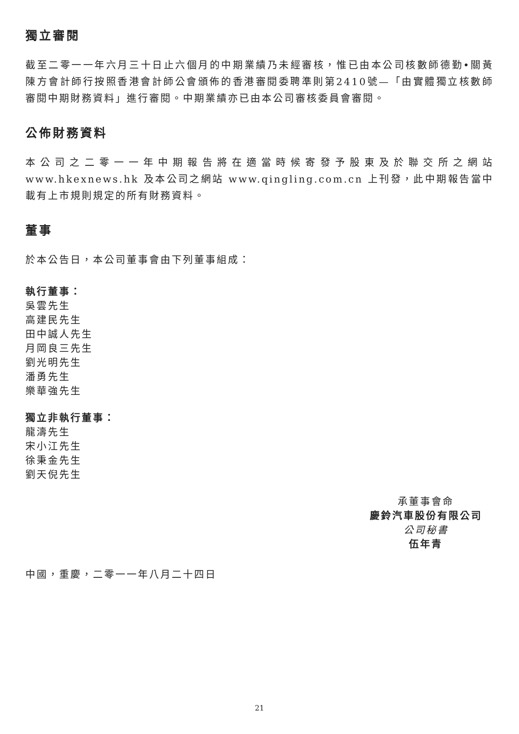獨立審閱
截至二零一一年六月三十日止六個月的中期業績乃未經審核，惟已由本公司核數師德勤•關黃陳方會計師行按照香港會計師公會頒佈的香港審閱委聘準則第2410號—「由實體獨立核數師審閱中期財務資料」進行審閱。中期業績亦已由本公司審核委員會審閱。
公佈財務資料
本公司之二零一一年中期報告將在適當時候寄發予股東及於聯交所之網站 www.hkexnews.hk 及本公司之網站 www.qingling.com.cn 上刊發，此中期報告當中載有上市規則規定的所有財務資料。
董事
於本公告日，本公司董事會由下列董事組成：
執行董事：
吳雲先生
高建民先生
田中誠人先生
月岡良三先生
劉光明先生
潘勇先生
樂華強先生
獨立非執行董事：
龍濤先生
宋小江先生
徐秉金先生
劉天倪先生
承董事會命
慶鈴汽車股份有限公司
公司秘書
伍年青
中國，重慶，二零一一年八月二十四日
21